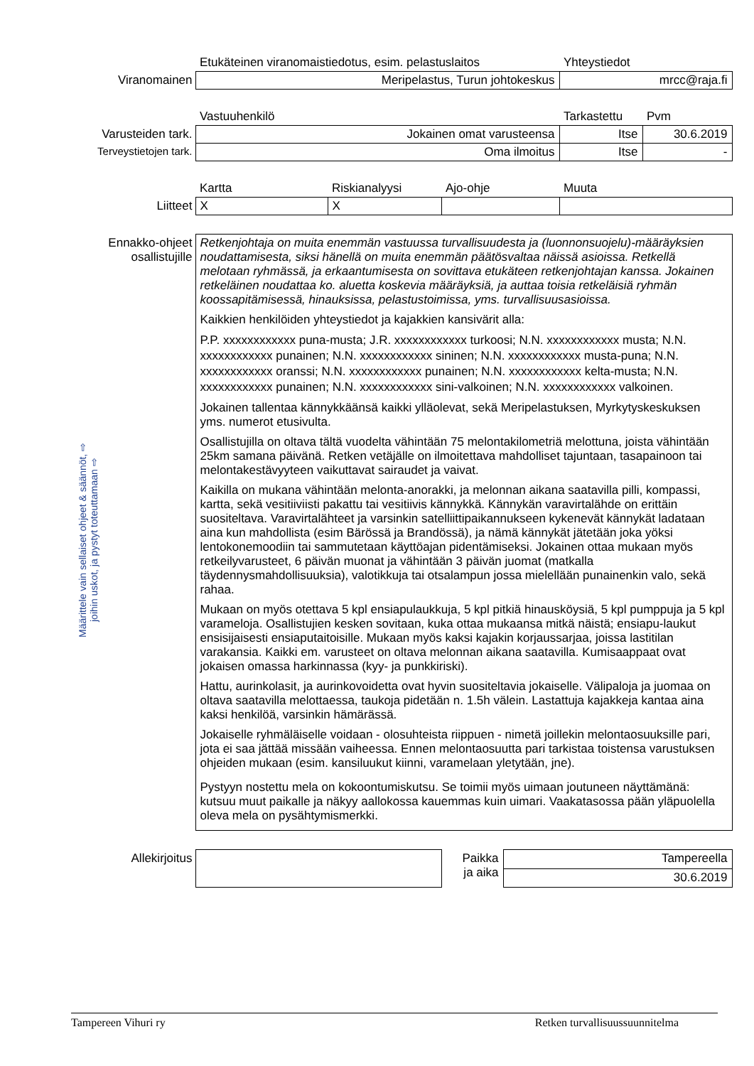Määrittele vain sellaiset ohjeet & säännöt, ⇨ joihin uskot, ja pystyt toteuttamaan ⇨
| | Etukäteinen viranomaistiedotus, esim. pelastuslaitos | | | Yhteystiedot | |
| Viranomainen | Meripelastus, Turun johtokeskus | | | mrcc@raja.fi | |
| | Vastuuhenkilö | | | Tarkastettu | Pvm |
| Varusteiden tark. | Jokainen omat varusteensa | | | Itse | 30.6.2019 |
| Terveystietojen tark. | Oma ilmoitus | | | Itse | - |
| | Kartta | Riskianalyysi | Ajo-ohje | Muuta | |
| Liitteet | X | X | | | |
| Ennakko-ohjeet osallistujille | Retkenjohtaja on muita enemmän vastuussa turvallisuudesta ja (luonnonsuojelu)-määräyksien noudattamisesta, siksi hänellä on muita enemmän päätösvaltaa näissä asioissa. Retkellä melotaan ryhmässä, ja erkaantumisesta on sovittava etukäteen retkenjohtajan kanssa. Jokainen retkeläinen noudattaa ko. aluetta koskevia määräyksiä, ja auttaa toisia retkeläisiä ryhmän koossapitämisessä, hinauksissa, pelastustoimissa, yms. turvallisuusasioissa. Kaikkien henkilöiden yhteystiedot ja kajakkien kansivärit alla: P.P. xxxxxxxxxxxx puna-musta; J.R. xxxxxxxxxxxx turkoosi; N.N. xxxxxxxxxxxx musta; N.N. xxxxxxxxxxxx punainen; N.N. xxxxxxxxxxxx sininen; N.N. xxxxxxxxxxxx musta-puna; N.N. xxxxxxxxxxxx oranssi; N.N. xxxxxxxxxxxx punainen; N.N. xxxxxxxxxxxx kelta-musta; N.N. xxxxxxxxxxxx punainen; N.N. xxxxxxxxxxxx sini-valkoinen; N.N. xxxxxxxxxxxx valkoinen. Jokainen tallentaa kännykkäänsä kaikki ylläolevat, sekä Meripelastuksen, Myrkytyskeskuksen yms. numerot etusivulta. Osallistujilla on oltava tältä vuodelta vähintään 75 melontakilometriä melottuna, joista vähintään 25km samana päivänä. Retken vetäjälle on ilmoitettava mahdolliset tajuntaan, tasapainoon tai melontakestävyyteen vaikuttavat sairaudet ja vaivat. Kaikilla on mukana vähintään melonta-anorakki, ja melonnan aikana saatavilla pilli, kompassi, kartta, sekä vesitiiviisti pakattu tai vesitiivis kännykkä. Kännykän varavirtalähde on erittäin suositeltava. Varavirtalähteet ja varsinkin satelliittipaikannukseen kykenevät kännykät ladataan aina kun mahdollista (esim Bärössä ja Brandössä), ja nämä kännykät jätetään joka yöksi lentokonemoodiin tai sammutetaan käyttöajan pidentämiseksi. Jokainen ottaa mukaan myös retkeilyvarusteet, 6 päivän muonat ja vähintään 3 päivän juomat (matkalla täydennysmahdollisuuksia), valotikkuja tai otsalampun jossa mielellään punainenkin valo, sekä rahaa. Mukaan on myös otettava 5 kpl ensiapulaukkuja, 5 kpl pitkiä hinausköysiä, 5 kpl pumppuja ja 5 kpl varameloja. Osallistujien kesken sovitaan, kuka ottaa mukaansa mitkä näistä; ensiapu-laukut ensisijaisesti ensiaputaitoisille. Mukaan myös kaksi kajakin korjaussarjaa, joissa lastitilan varakansia. Kaikki em. varusteet on oltava melonnan aikana saatavilla. Kumisaappaat ovat jokaisen omassa harkinnassa (kyy- ja punkkiriski). Hattu, aurinkolasit, ja aurinkovoidetta ovat hyvin suositeltavia jokaiselle. Välipaloja ja juomaa on oltava saatavilla melottaessa, taukoja pidetään n. 1.5h välein. Lastattuja kajakkeja kantaa aina kaksi henkilöä, varsinkin hämärässä. Jokaiselle ryhmäläiselle voidaan - olosuhteista riippuen - nimetä joillekin melontaosuuksille pari, jota ei saa jättää missään vaiheessa. Ennen melontaosuutta pari tarkistaa toistensa varustuksen ohjeiden mukaan (esim. kansiluukut kiinni, varamelaan yletytään, jne). Pystyyn nostettu mela on kokoontumiskutsu. Se toimii myös uimaan joutuneen näyttämänä: kutsuu muut paikalle ja näkyy aallokossa kauemmas kuin uimari. Vaakatasossa pään yläpuolella oleva mela on pysähtymismerkki. | | | | |
| Allekirjoitus | | Paikka ja aika | Tampereella |
| | | | 30.6.2019 |
Tampereen Vihuri ry Retken turvallisuussuunnitelma